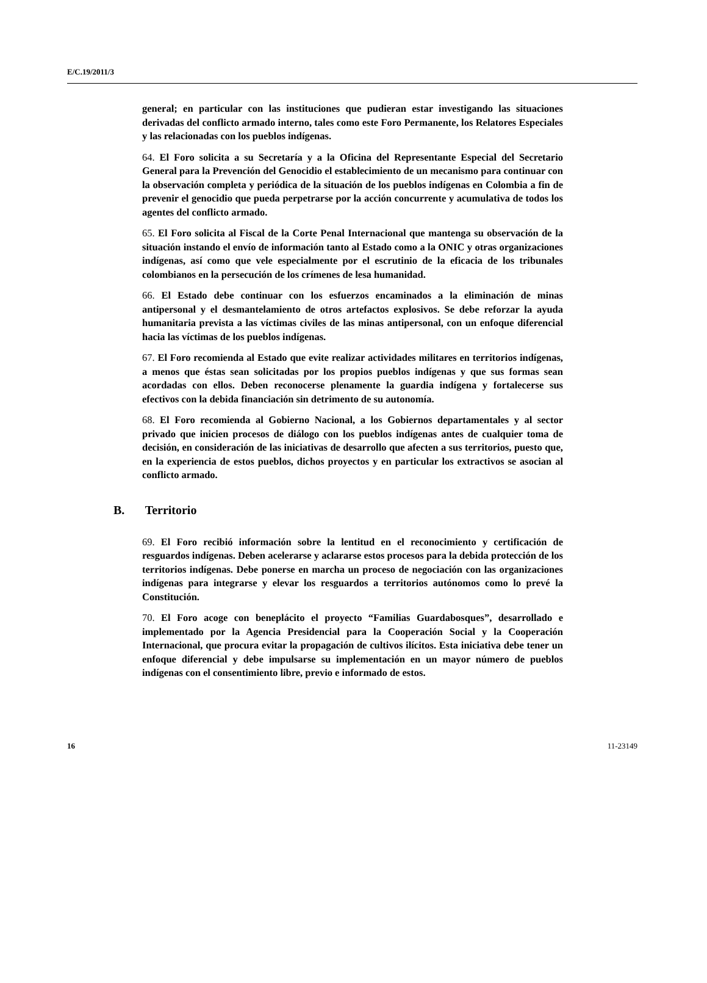E/C.19/2011/3
general; en particular con las instituciones que pudieran estar investigando las situaciones derivadas del conflicto armado interno, tales como este Foro Permanente, los Relatores Especiales y las relacionadas con los pueblos indígenas.
64. El Foro solicita a su Secretaría y a la Oficina del Representante Especial del Secretario General para la Prevención del Genocidio el establecimiento de un mecanismo para continuar con la observación completa y periódica de la situación de los pueblos indígenas en Colombia a fin de prevenir el genocidio que pueda perpetrarse por la acción concurrente y acumulativa de todos los agentes del conflicto armado.
65. El Foro solicita al Fiscal de la Corte Penal Internacional que mantenga su observación de la situación instando el envío de información tanto al Estado como a la ONIC y otras organizaciones indígenas, así como que vele especialmente por el escrutinio de la eficacia de los tribunales colombianos en la persecución de los crímenes de lesa humanidad.
66. El Estado debe continuar con los esfuerzos encaminados a la eliminación de minas antipersonal y el desmantelamiento de otros artefactos explosivos. Se debe reforzar la ayuda humanitaria prevista a las víctimas civiles de las minas antipersonal, con un enfoque diferencial hacia las víctimas de los pueblos indígenas.
67. El Foro recomienda al Estado que evite realizar actividades militares en territorios indígenas, a menos que éstas sean solicitadas por los propios pueblos indígenas y que sus formas sean acordadas con ellos. Deben reconocerse plenamente la guardia indígena y fortalecerse sus efectivos con la debida financiación sin detrimento de su autonomía.
68. El Foro recomienda al Gobierno Nacional, a los Gobiernos departamentales y al sector privado que inicien procesos de diálogo con los pueblos indígenas antes de cualquier toma de decisión, en consideración de las iniciativas de desarrollo que afecten a sus territorios, puesto que, en la experiencia de estos pueblos, dichos proyectos y en particular los extractivos se asocian al conflicto armado.
B. Territorio
69. El Foro recibió información sobre la lentitud en el reconocimiento y certificación de resguardos indígenas. Deben acelerarse y aclararse estos procesos para la debida protección de los territorios indígenas. Debe ponerse en marcha un proceso de negociación con las organizaciones indígenas para integrarse y elevar los resguardos a territorios autónomos como lo prevé la Constitución.
70. El Foro acoge con beneplácito el proyecto “Familias Guardabosques”, desarrollado e implementado por la Agencia Presidencial para la Cooperación Social y la Cooperación Internacional, que procura evitar la propagación de cultivos ilícitos. Esta iniciativa debe tener un enfoque diferencial y debe impulsarse su implementación en un mayor número de pueblos indígenas con el consentimiento libre, previo e informado de estos.
16 11-23149